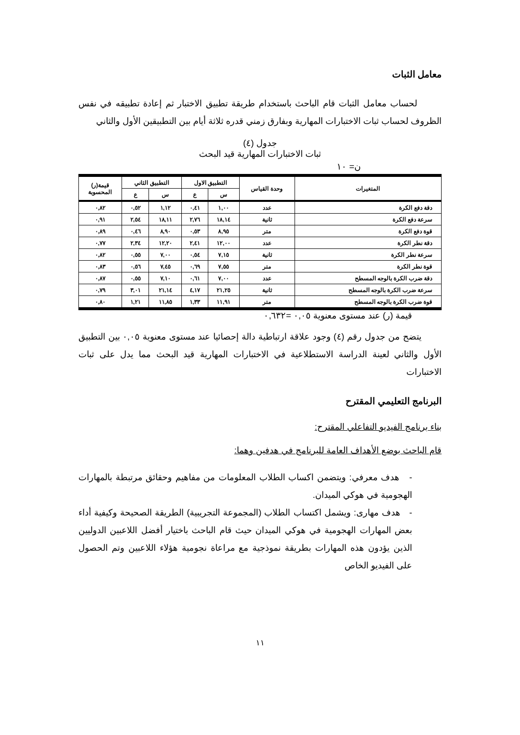معامل الثبات
لحساب معامل الثبات قام الباحث باستخدام طريقة تطبيق الاختبار ثم إعادة تطبيقه في نفس الظروف لحساب ثبات الاختبارات المهارية وبفارق زمني قدره ثلاثة أيام بين التطبيقين الأول والثاني
جدول (٤)
ثبات الاختبارات المهارية قيد البحث
ن= ١٠
| المتغيرات | وحدة القياس | التطبيق الاول | | التطبيق الثاني | | قيمة(ر) المحسوبة |
| --- | --- | --- | --- | --- | --- | --- |
| | | س | ع | س | ع | |
| دقة دفع الكرة | عدد | ١,٠٠ | ٠,٤١ | ١,١٢ | ٠,٥٢ | ٠,٨٢ |
| سرعة دفع الكرة | ثانية | ١٨,١٤ | ٢,٧٦ | ١٨,١١ | ٢,٥٤ | ٠,٩١ |
| قوة دفع الكرة | متر | ٨,٩٥ | ٠,٥٣ | ٨,٩٠ | ٠,٤٦ | ٠,٨٩ |
| دقة نطر الكرة | عدد | ١٢,٠٠ | ٢,٤١ | ١٢,٢٠ | ٢,٣٤ | ٠,٧٧ |
| سرعة نطر الكرة | ثانية | ٧,١٥ | ٠,٥٤ | ٧,٠٠ | ٠,٥٥ | ٠,٨٢ |
| قوة نطر الكرة | متر | ٧,٥٥ | ٠,٦٩ | ٧,٤٥ | ٠,٥٦ | ٠,٨٣ |
| دقة ضرب الكرة بالوجه المسطح | عدد | ٧,٠٠ | ٠,٦١ | ٧,١٠ | ٠,٥٥ | ٠,٨٧ |
| سرعة ضرب الكرة بالوجه المسطح | ثانية | ٢١,٢٥ | ٤,١٧ | ٢١,١٤ | ٣,٠١ | ٠,٧٩ |
| قوة ضرب الكرة بالوجه المسطح | متر | ١١,٩١ | ١,٣٣ | ١١,٨٥ | ١,٢١ | ٠,٨٠ |
قيمة (ر) عند مستوى معنوية ٠,٠٥ =٠,٦٣٢
يتضح من جدول رقم (٤) وجود علاقة ارتباطية دالة إحصائيا عند مستوى معنوية ٠,٠٥ بين التطبيق الأول والثاني لعينة الدراسة الاستطلاعية في الاختبارات المهارية قيد البحث مما يدل على ثبات الاختبارات
البرنامج التعليمي المقترح
بناء برنامج الفيديو التفاعلي المقترح:
قام الباحث بوضع الأهداف العامة للبرنامج في هدفين وهما:
- هدف معرفي: ويتضمن اكساب الطلاب المعلومات من مفاهيم وحقائق مرتبطة بالمهارات الهجومية في هوكي الميدان.
- هدف مهارى: ويشمل اكتساب الطلاب (المجموعة التجريبية) الطريقة الصحيحة وكيفية أداء بعض المهارات الهجومية في هوكي الميدان حيث قام الباحث باختيار أفضل اللاعبين الدوليين الذين يؤدون هذه المهارات بطريقة نموذجية مع مراعاة نجومية هؤلاء اللاعبين وتم الحصول على الفيديو الخاص
١١